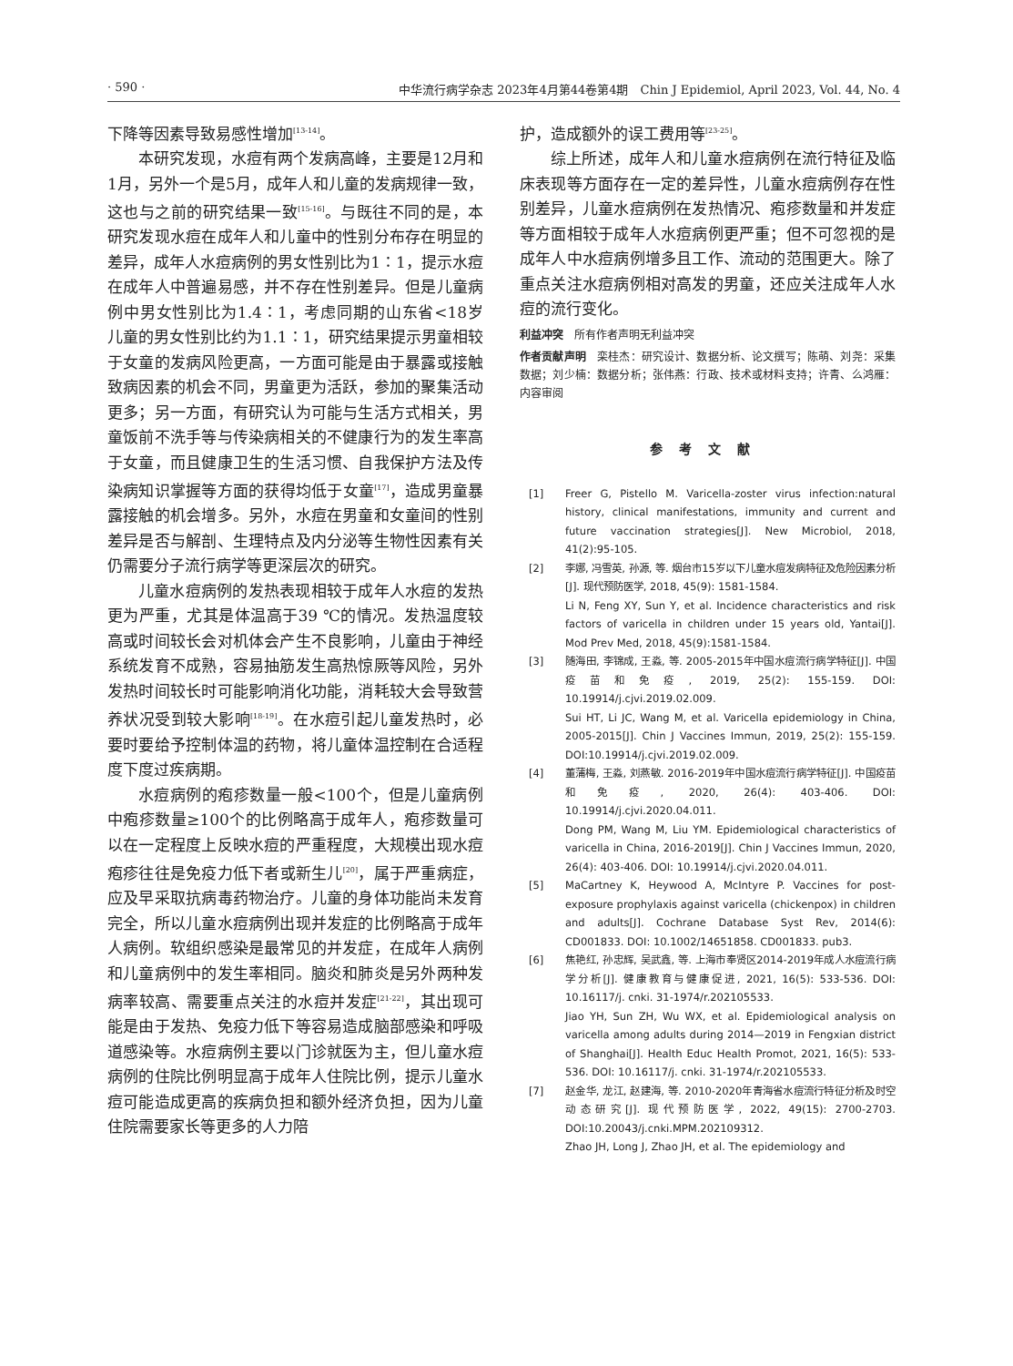· 590 · 中华流行病学杂志 2023年4月第44卷第4期　Chin J Epidemiol, April 2023, Vol. 44, No. 4
下降等因素导致易感性增加<sup>[13-14]</sup>。
本研究发现，水痘有两个发病高峰，主要是12月和1月，另外一个是5月，成年人和儿童的发病规律一致，这也与之前的研究结果一致<sup>[15-16]</sup>。与既往不同的是，本研究发现水痘在成年人和儿童中的性别分布存在明显的差异，成年人水痘病例的男女性别比为1∶1，提示水痘在成年人中普遍易感，并不存在性别差异。但是儿童病例中男女性别比为1.4∶1，考虑同期的山东省<18岁儿童的男女性别比约为1.1∶1，研究结果提示男童相较于女童的发病风险更高，一方面可能是由于暴露或接触致病因素的机会不同，男童更为活跃，参加的聚集活动更多；另一方面，有研究认为可能与生活方式相关，男童饭前不洗手等与传染病相关的不健康行为的发生率高于女童，而且健康卫生的生活习惯、自我保护方法及传染病知识掌握等方面的获得均低于女童<sup>[17]</sup>，造成男童暴露接触的机会增多。另外，水痘在男童和女童间的性别差异是否与解剖、生理特点及内分泌等生物性因素有关仍需要分子流行病学等更深层次的研究。
儿童水痘病例的发热表现相较于成年人水痘的发热更为严重，尤其是体温高于39 ℃的情况。发热温度较高或时间较长会对机体会产生不良影响，儿童由于神经系统发育不成熟，容易抽筋发生高热惊厥等风险，另外发热时间较长时可能影响消化功能，消耗较大会导致营养状况受到较大影响<sup>[18-19]</sup>。在水痘引起儿童发热时，必要时要给予控制体温的药物，将儿童体温控制在合适程度下度过疾病期。
水痘病例的疱疹数量一般<100个，但是儿童病例中疱疹数量≥100个的比例略高于成年人，疱疹数量可以在一定程度上反映水痘的严重程度，大规模出现水痘疱疹往往是免疫力低下者或新生儿<sup>[20]</sup>，属于严重病症，应及早采取抗病毒药物治疗。儿童的身体功能尚未发育完全，所以儿童水痘病例出现并发症的比例略高于成年人病例。软组织感染是最常见的并发症，在成年人病例和儿童病例中的发生率相同。脑炎和肺炎是另外两种发病率较高、需要重点关注的水痘并发症<sup>[21-22]</sup>，其出现可能是由于发热、免疫力低下等容易造成脑部感染和呼吸道感染等。水痘病例主要以门诊就医为主，但儿童水痘病例的住院比例明显高于成年人住院比例，提示儿童水痘可能造成更高的疾病负担和额外经济负担，因为儿童住院需要家长等更多的人力陪
护，造成额外的误工费用等<sup>[23-25]</sup>。
综上所述，成年人和儿童水痘病例在流行特征及临床表现等方面存在一定的差异性，儿童水痘病例存在性别差异，儿童水痘病例在发热情况、疱疹数量和并发症等方面相较于成年人水痘病例更严重；但不可忽视的是成年人中水痘病例增多且工作、流动的范围更大。除了重点关注水痘病例相对高发的男童，还应关注成年人水痘的流行变化。
利益冲突　所有作者声明无利益冲突
作者贡献声明　栾桂杰：研究设计、数据分析、论文撰写；陈萌、刘尧：采集数据；刘少楠：数据分析；张伟燕：行政、技术或材料支持；许青、么鸿雁：内容审阅
参考文献
[1] Freer G, Pistello M. Varicella-zoster virus infection:natural history, clinical manifestations, immunity and current and future vaccination strategies[J]. New Microbiol, 2018, 41(2):95-105.
[2] 李娜, 冯雪英, 孙源, 等. 烟台市15岁以下儿童水痘发病特征及危险因素分析[J]. 现代预防医学, 2018, 45(9): 1581-1584.
Li N, Feng XY, Sun Y, et al. Incidence characteristics and risk factors of varicella in children under 15 years old, Yantai[J]. Mod Prev Med, 2018, 45(9):1581-1584.
[3] 随海田, 李锦成, 王淼, 等. 2005-2015年中国水痘流行病学特征[J]. 中国疫苗和免疫, 2019, 25(2): 155-159. DOI: 10.19914/j.cjvi.2019.02.009.
Sui HT, Li JC, Wang M, et al. Varicella epidemiology in China, 2005-2015[J]. Chin J Vaccines Immun, 2019, 25(2): 155-159. DOI:10.19914/j.cjvi.2019.02.009.
[4] 董蒲梅, 王淼, 刘燕敏. 2016-2019年中国水痘流行病学特征[J]. 中国疫苗和免疫, 2020, 26(4): 403-406. DOI: 10.19914/j.cjvi.2020.04.011.
Dong PM, Wang M, Liu YM. Epidemiological characteristics of varicella in China, 2016-2019[J]. Chin J Vaccines Immun, 2020, 26(4): 403-406. DOI: 10.19914/j.cjvi.2020.04.011.
[5] MaCartney K, Heywood A, McIntyre P. Vaccines for post-exposure prophylaxis against varicella (chickenpox) in children and adults[J]. Cochrane Database Syst Rev, 2014(6): CD001833. DOI: 10.1002/14651858. CD001833. pub3.
[6] 焦艳红, 孙忠辉, 吴武鑫, 等. 上海市奉贤区2014-2019年成人水痘流行病学分析[J]. 健康教育与健康促进, 2021, 16(5): 533-536. DOI: 10.16117/j. cnki. 31-1974/r.202105533.
Jiao YH, Sun ZH, Wu WX, et al. Epidemiological analysis on varicella among adults during 2014—2019 in Fengxian district of Shanghai[J]. Health Educ Health Promot, 2021, 16(5): 533-536. DOI: 10.16117/j. cnki. 31-1974/r.202105533.
[7] 赵金华, 龙江, 赵建海, 等. 2010-2020年青海省水痘流行特征分析及时空动态研究[J]. 现代预防医学, 2022, 49(15): 2700-2703. DOI:10.20043/j.cnki.MPM.202109312.
Zhao JH, Long J, Zhao JH, et al. The epidemiology and